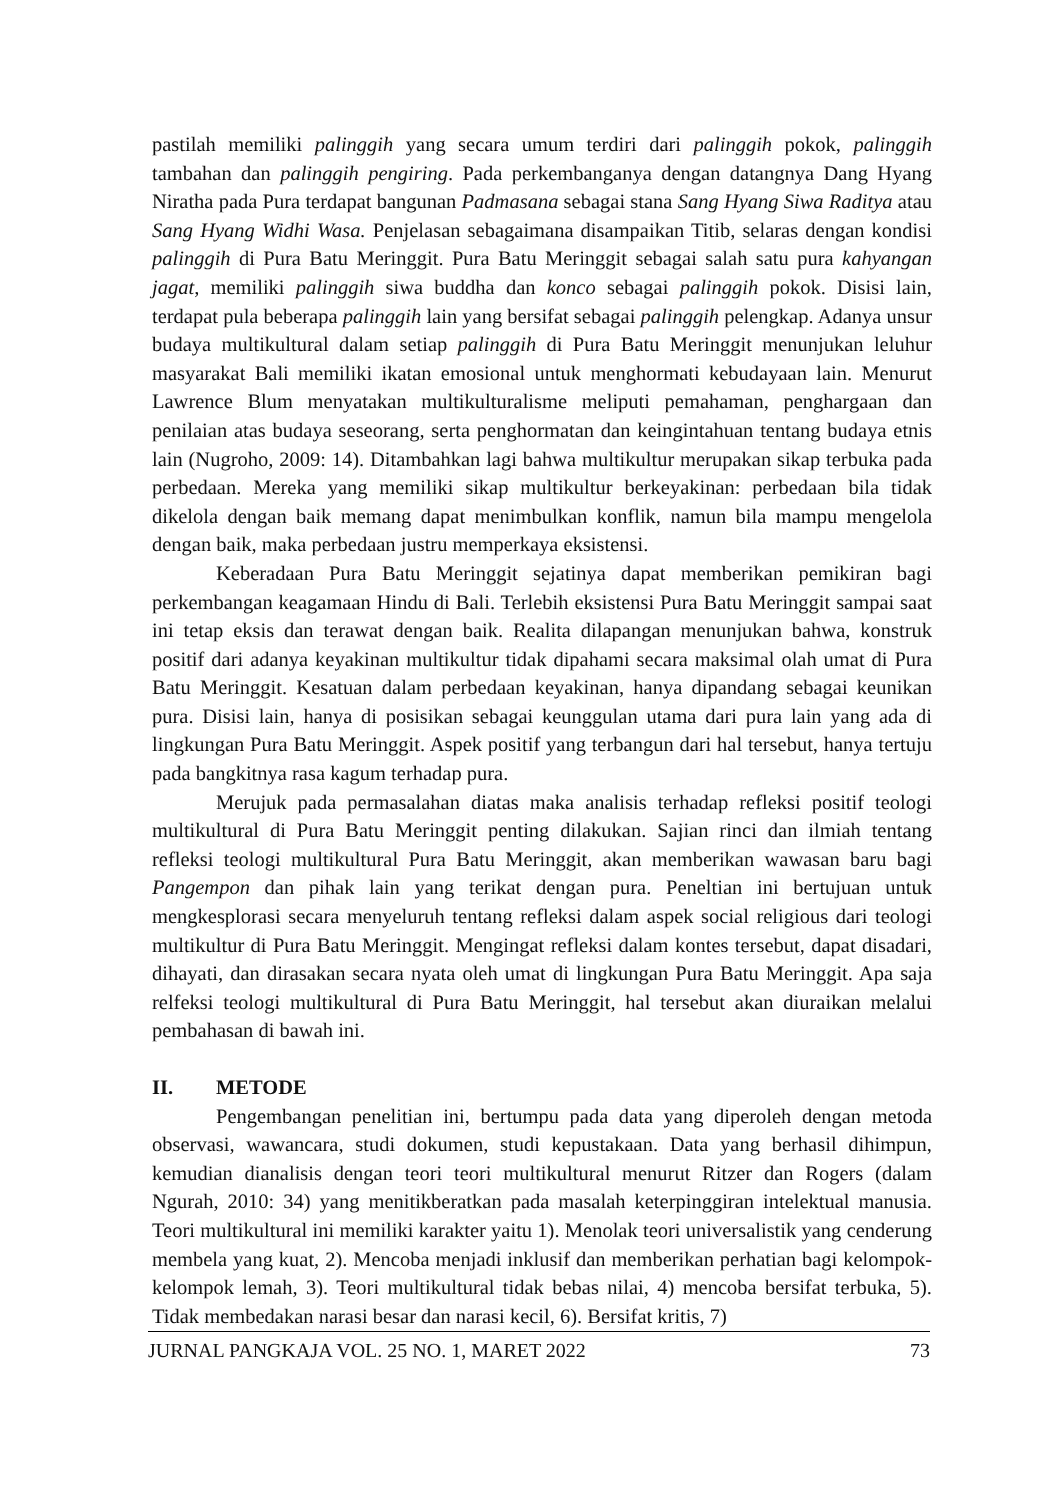pastilah memiliki palinggih yang secara umum terdiri dari palinggih pokok, palinggih tambahan dan palinggih pengiring. Pada perkembanganya dengan datangnya Dang Hyang Niratha pada Pura terdapat bangunan Padmasana sebagai stana Sang Hyang Siwa Raditya atau Sang Hyang Widhi Wasa. Penjelasan sebagaimana disampaikan Titib, selaras dengan kondisi palinggih di Pura Batu Meringgit. Pura Batu Meringgit sebagai salah satu pura kahyangan jagat, memiliki palinggih siwa buddha dan konco sebagai palinggih pokok. Disisi lain, terdapat pula beberapa palinggih lain yang bersifat sebagai palinggih pelengkap. Adanya unsur budaya multikultural dalam setiap palinggih di Pura Batu Meringgit menunjukan leluhur masyarakat Bali memiliki ikatan emosional untuk menghormati kebudayaan lain. Menurut Lawrence Blum menyatakan multikulturalisme meliputi pemahaman, penghargaan dan penilaian atas budaya seseorang, serta penghormatan dan keingintahuan tentang budaya etnis lain (Nugroho, 2009: 14). Ditambahkan lagi bahwa multikultur merupakan sikap terbuka pada perbedaan. Mereka yang memiliki sikap multikultur berkeyakinan: perbedaan bila tidak dikelola dengan baik memang dapat menimbulkan konflik, namun bila mampu mengelola dengan baik, maka perbedaan justru memperkaya eksistensi.
Keberadaan Pura Batu Meringgit sejatinya dapat memberikan pemikiran bagi perkembangan keagamaan Hindu di Bali. Terlebih eksistensi Pura Batu Meringgit sampai saat ini tetap eksis dan terawat dengan baik. Realita dilapangan menunjukan bahwa, konstruk positif dari adanya keyakinan multikultur tidak dipahami secara maksimal olah umat di Pura Batu Meringgit. Kesatuan dalam perbedaan keyakinan, hanya dipandang sebagai keunikan pura. Disisi lain, hanya di posisikan sebagai keunggulan utama dari pura lain yang ada di lingkungan Pura Batu Meringgit. Aspek positif yang terbangun dari hal tersebut, hanya tertuju pada bangkitnya rasa kagum terhadap pura.
Merujuk pada permasalahan diatas maka analisis terhadap refleksi positif teologi multikultural di Pura Batu Meringgit penting dilakukan. Sajian rinci dan ilmiah tentang refleksi teologi multikultural Pura Batu Meringgit, akan memberikan wawasan baru bagi Pangempon dan pihak lain yang terikat dengan pura. Peneltian ini bertujuan untuk mengkesplorasi secara menyeluruh tentang refleksi dalam aspek social religious dari teologi multikultur di Pura Batu Meringgit. Mengingat refleksi dalam kontes tersebut, dapat disadari, dihayati, dan dirasakan secara nyata oleh umat di lingkungan Pura Batu Meringgit. Apa saja relfeksi teologi multikultural di Pura Batu Meringgit, hal tersebut akan diuraikan melalui pembahasan di bawah ini.
II. METODE
Pengembangan penelitian ini, bertumpu pada data yang diperoleh dengan metoda observasi, wawancara, studi dokumen, studi kepustakaan. Data yang berhasil dihimpun, kemudian dianalisis dengan teori teori multikultural menurut Ritzer dan Rogers (dalam Ngurah, 2010: 34) yang menitikberatkan pada masalah keterpinggiran intelektual manusia. Teori multikultural ini memiliki karakter yaitu 1). Menolak teori universalistik yang cenderung membela yang kuat, 2). Mencoba menjadi inklusif dan memberikan perhatian bagi kelompok-kelompok lemah, 3). Teori multikultural tidak bebas nilai, 4) mencoba bersifat terbuka, 5). Tidak membedakan narasi besar dan narasi kecil, 6). Bersifat kritis, 7)
JURNAL PANGKAJA VOL. 25 NO. 1, MARET 2022 73